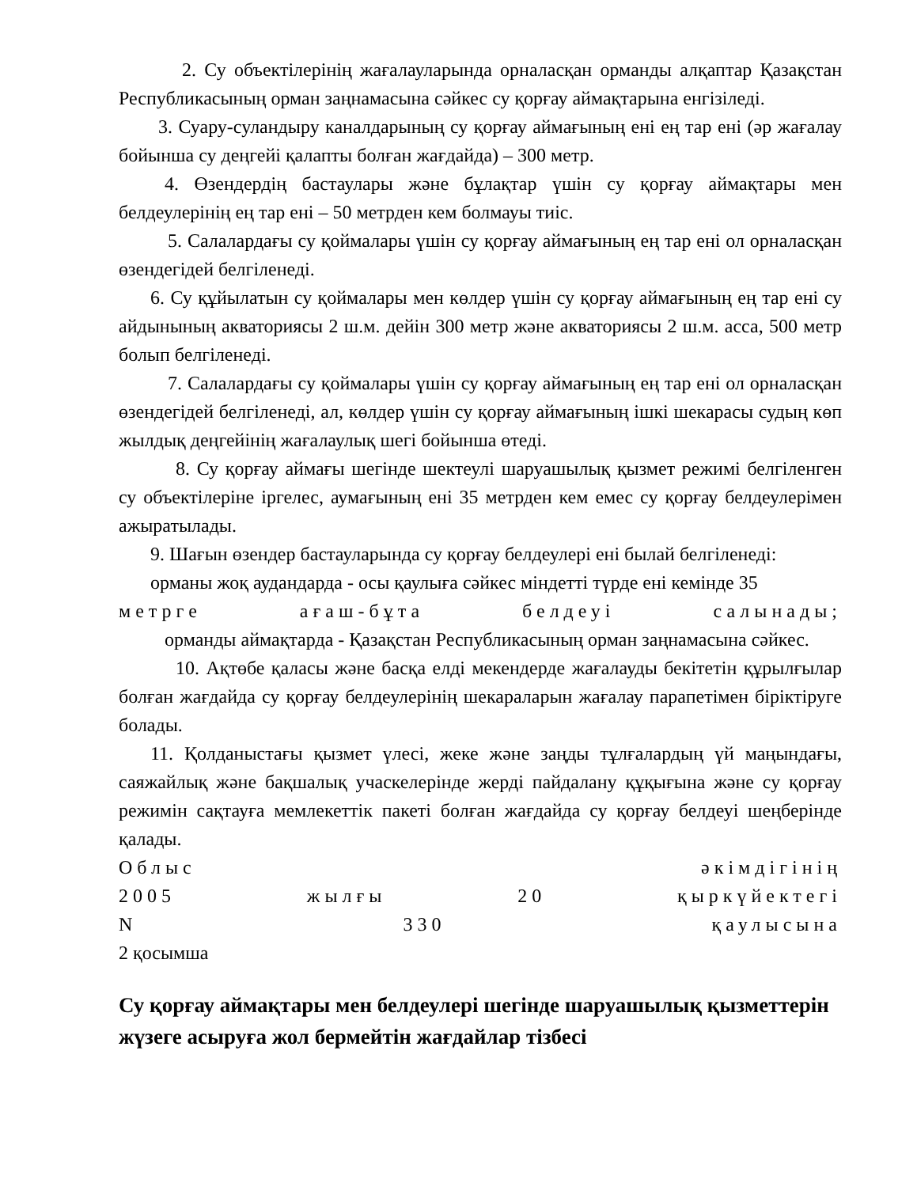2. Су объектілерінің жағалауларында орналасқан орманды алқаптар Қазақстан Республикасының орман заңнамасына сәйкес су қорғау аймақтарына енгізіледі.
3. Суару-суландыру каналдарының су қорғау аймағының ені ең тар ені (әр жағалау бойынша су деңгейі қалапты болған жағдайда) – 300 метр.
4. Өзендердің бастаулары және бұлақтар үшін су қорғау аймақтары мен белдеулерінің ең тар ені – 50 метрден кем болмауы тиіс.
5. Салалардағы су қоймалары үшін су қорғау аймағының ең тар ені ол орналасқан өзендегідей белгіленеді.
6. Су құйылатын су қоймалары мен көлдер үшін су қорғау аймағының ең тар ені су айдынының акваториясы 2 ш.м. дейін 300 метр және акваториясы 2 ш.м. асса, 500 метр болып белгіленеді.
7. Салалардағы су қоймалары үшін су қорғау аймағының ең тар ені ол орналасқан өзендегідей белгіленеді, ал, көлдер үшін су қорғау аймағының ішкі шекарасы судың көп жылдық деңгейінің жағалаулық шегі бойынша өтеді.
8. Су қорғау аймағы шегінде шектеулі шаруашылық қызмет режимі белгіленген су объектілеріне іргелес, аумағының ені 35 метрден кем емес су қорғау белдеулерімен ажыратылады.
9. Шағын өзендер бастауларында су қорғау белдеулері ені былай белгіленеді:
орманы жоқ аудандарда - осы қаулыға сәйкес міндетті түрде ені кемінде 35
метрге ағаш-бұта белдеуі салынады;
орманды аймақтарда - Қазақстан Республикасының орман заңнамасына сәйкес.
10. Ақтөбе қаласы және басқа елді мекендерде жағалауды бекітетін құрылғылар болған жағдайда су қорғау белдеулерінің шекараларын жағалау парапетімен біріктіруге болады.
11. Қолданыстағы қызмет үлесі, жеке және заңды тұлғалардың үй маңындағы, саяжайлық және бақшалық учаскелерінде жерді пайдалану құқығына және су қорғау режимін сақтауға мемлекеттік пакеті болған жағдайда су қорғау белдеуі шеңберінде қалады.
Облыс әкімдігінің
2005 жылғы 20 қыркүйектегі
N 330 қаулысына
2 қосымша
Су қорғау аймақтары мен белдеулері шегінде шаруашылық қызметтерін жүзеге асыруға жол бермейтін жағдайлар тізбесі